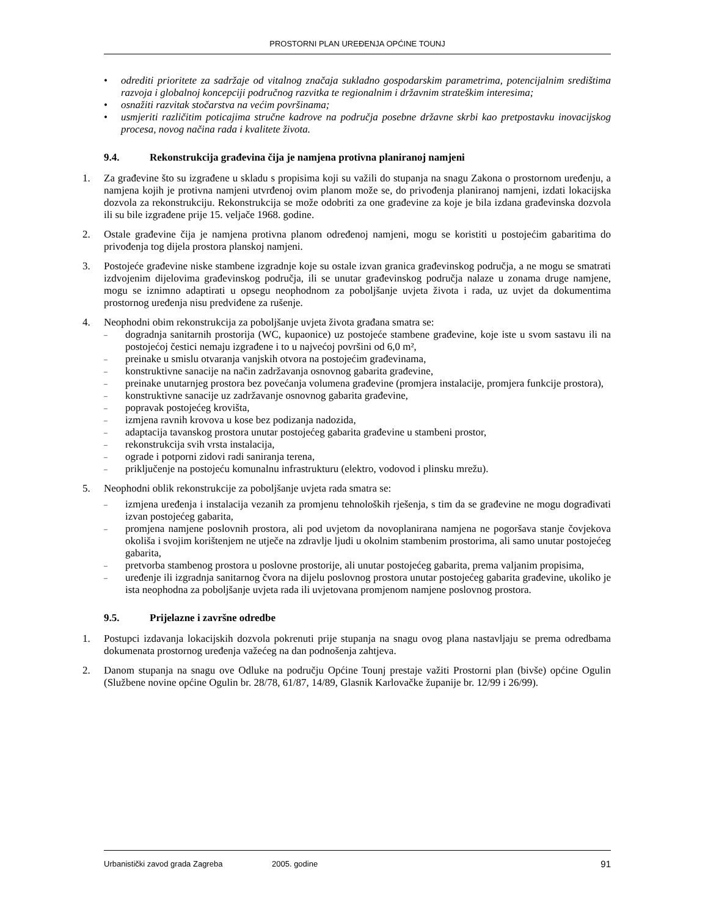PROSTORNI PLAN UREĐENJA OPĆINE TOUNJ
• odrediti prioritete za sadržaje od vitalnog značaja sukladno gospodarskim parametrima, potencijalnim središtima razvoja i globalnoj koncepciji područnog razvitka te regionalnim i državnim strateškim interesima;
• osnažiti razvitak stočarstva na većim površinama;
• usmjeriti različitim poticajima stručne kadrove na područja posebne državne skrbi kao pretpostavku inovacijskog procesa, novog načina rada i kvalitete života.
9.4. Rekonstrukcija građevina čija je namjena protivna planiranoj namjeni
1. Za građevine što su izgrađene u skladu s propisima koji su važili do stupanja na snagu Zakona o prostornom uređenju, a namjena kojih je protivna namjeni utvrđenoj ovim planom može se, do privođenja planiranoj namjeni, izdati lokacijska dozvola za rekonstrukciju. Rekonstrukcija se može odobriti za one građevine za koje je bila izdana građevinska dozvola ili su bile izgrađene prije 15. veljače 1968. godine.
2. Ostale građevine čija je namjena protivna planom određenoj namjeni, mogu se koristiti u postojećim gabaritima do privođenja tog dijela prostora planskoj namjeni.
3. Postojeće građevine niske stambene izgradnje koje su ostale izvan granica građevinskog područja, a ne mogu se smatrati izdvojenim dijelovima građevinskog područja, ili se unutar građevinskog područja nalaze u zonama druge namjene, mogu se iznimno adaptirati u opsegu neophodnom za poboljšanje uvjeta života i rada, uz uvjet da dokumentima prostornog uređenja nisu predviđene za rušenje.
4. Neophodni obim rekonstrukcija za poboljšanje uvjeta života građana smatra se:
– dogradnja sanitarnih prostorija (WC, kupaonice) uz postojeće stambene građevine, koje iste u svom sastavu ili na postojećoj čestici nemaju izgrađene i to u najvećoj površini od 6,0 m²,
– preinake u smislu otvaranja vanjskih otvora na postojećim građevinama,
– konstruktivne sanacije na način zadržavanja osnovnog gabarita građevine,
– preinake unutarnjeg prostora bez povećanja volumena građevine (promjera instalacije, promjera funkcije prostora),
– konstruktivne sanacije uz zadržavanje osnovnog gabarita građevine,
– popravak postojećeg krovišta,
– izmjena ravnih krovova u kose bez podizanja nadozida,
– adaptacija tavanskog prostora unutar postojećeg gabarita građevine u stambeni prostor,
– rekonstrukcija svih vrsta instalacija,
– ograde i potporni zidovi radi saniranja terena,
– priključenje na postojeću komunalnu infrastrukturu (elektro, vodovod i plinsku mrežu).
5. Neophodni oblik rekonstrukcije za poboljšanje uvjeta rada smatra se:
– izmjena uređenja i instalacija vezanih za promjenu tehnoloških rješenja, s tim da se građevine ne mogu dograđivati izvan postojećeg gabarita,
– promjena namjene poslovnih prostora, ali pod uvjetom da novoplanirana namjena ne pogoršava stanje čovjekova okoliša i svojim korištenjem ne utječe na zdravlje ljudi u okolnim stambenim prostorima, ali samo unutar postojećeg gabarita,
– pretvorba stambenog prostora u poslovne prostorije, ali unutar postojećeg gabarita, prema valjanim propisima,
– uređenje ili izgradnja sanitarnog čvora na dijelu poslovnog prostora unutar postojećeg gabarita građevine, ukoliko je ista neophodna za poboljšanje uvjeta rada ili uvjetovana promjenom namjene poslovnog prostora.
9.5. Prijelazne i završne odredbe
1. Postupci izdavanja lokacijskih dozvola pokrenuti prije stupanja na snagu ovog plana nastavljaju se prema odredbama dokumenata prostornog uređenja važećeg na dan podnošenja zahtjeva.
2. Danom stupanja na snagu ove Odluke na području Općine Tounj prestaje važiti Prostorni plan (bivše) općine Ogulin (Službene novine općine Ogulin br. 28/78, 61/87, 14/89, Glasnik Karlovačke županije br. 12/99 i 26/99).
Urbanistički zavod grada Zagreba 2005. godine 91